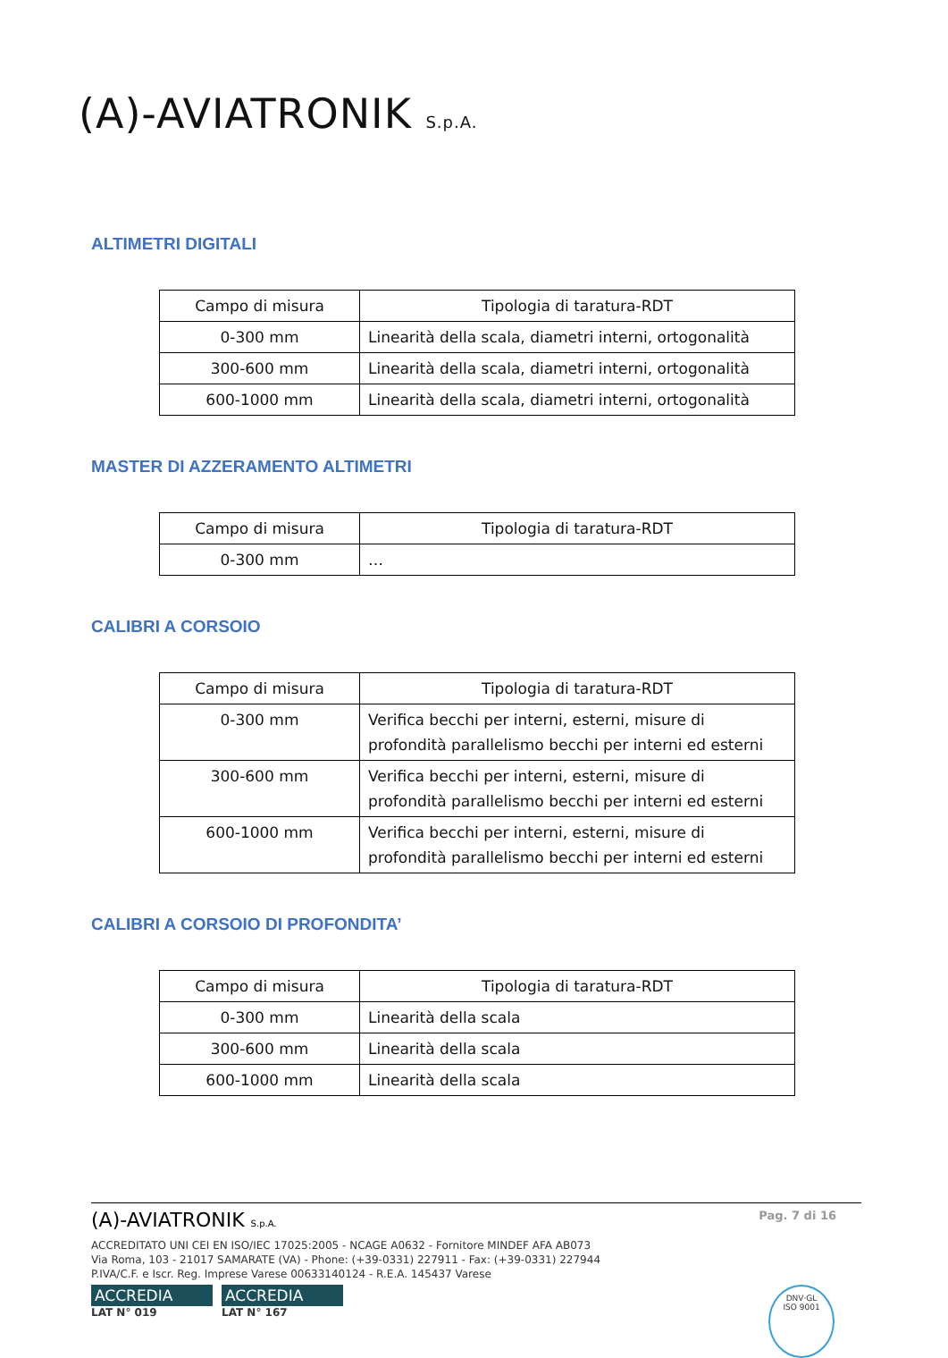(A)-AVIATRONIK S.p.A.
ALTIMETRI DIGITALI
| Campo di misura | Tipologia di taratura-RDT |
| 0-300 mm | Linearità della scala, diametri interni, ortogonalità |
| 300-600 mm | Linearità della scala, diametri interni, ortogonalità |
| 600-1000 mm | Linearità della scala, diametri interni, ortogonalità |
MASTER DI AZZERAMENTO ALTIMETRI
| Campo di misura | Tipologia di taratura-RDT |
| 0-300 mm | … |
CALIBRI A CORSOIO
| Campo di misura | Tipologia di taratura-RDT |
| 0-300 mm | Verifica becchi per interni, esterni, misure di profondità parallelismo becchi per interni ed esterni |
| 300-600 mm | Verifica becchi per interni, esterni, misure di profondità parallelismo becchi per interni ed esterni |
| 600-1000 mm | Verifica becchi per interni, esterni, misure di profondità parallelismo becchi per interni ed esterni |
CALIBRI A CORSOIO DI PROFONDITA’
| Campo di misura | Tipologia di taratura-RDT |
| 0-300 mm | Linearità della scala |
| 300-600 mm | Linearità della scala |
| 600-1000 mm | Linearità della scala |
(A)-AVIATRONIK S.p.A.
Pag. 7 di 16
ACCREDITATO UNI CEI EN ISO/IEC 17025:2005 - NCAGE A0632 - Fornitore MINDEF AFA AB073
Via Roma, 103 - 21017 SAMARATE (VA) - Phone: (+39-0331) 227911 - Fax: (+39-0331) 227944
P.IVA/C.F. e Iscr. Reg. Imprese Varese 00633140124 - R.E.A. 145437 Varese
ACCREDIA
LAT N° 019
ACCREDIA
LAT N° 167
DNV·GL
ISO 9001